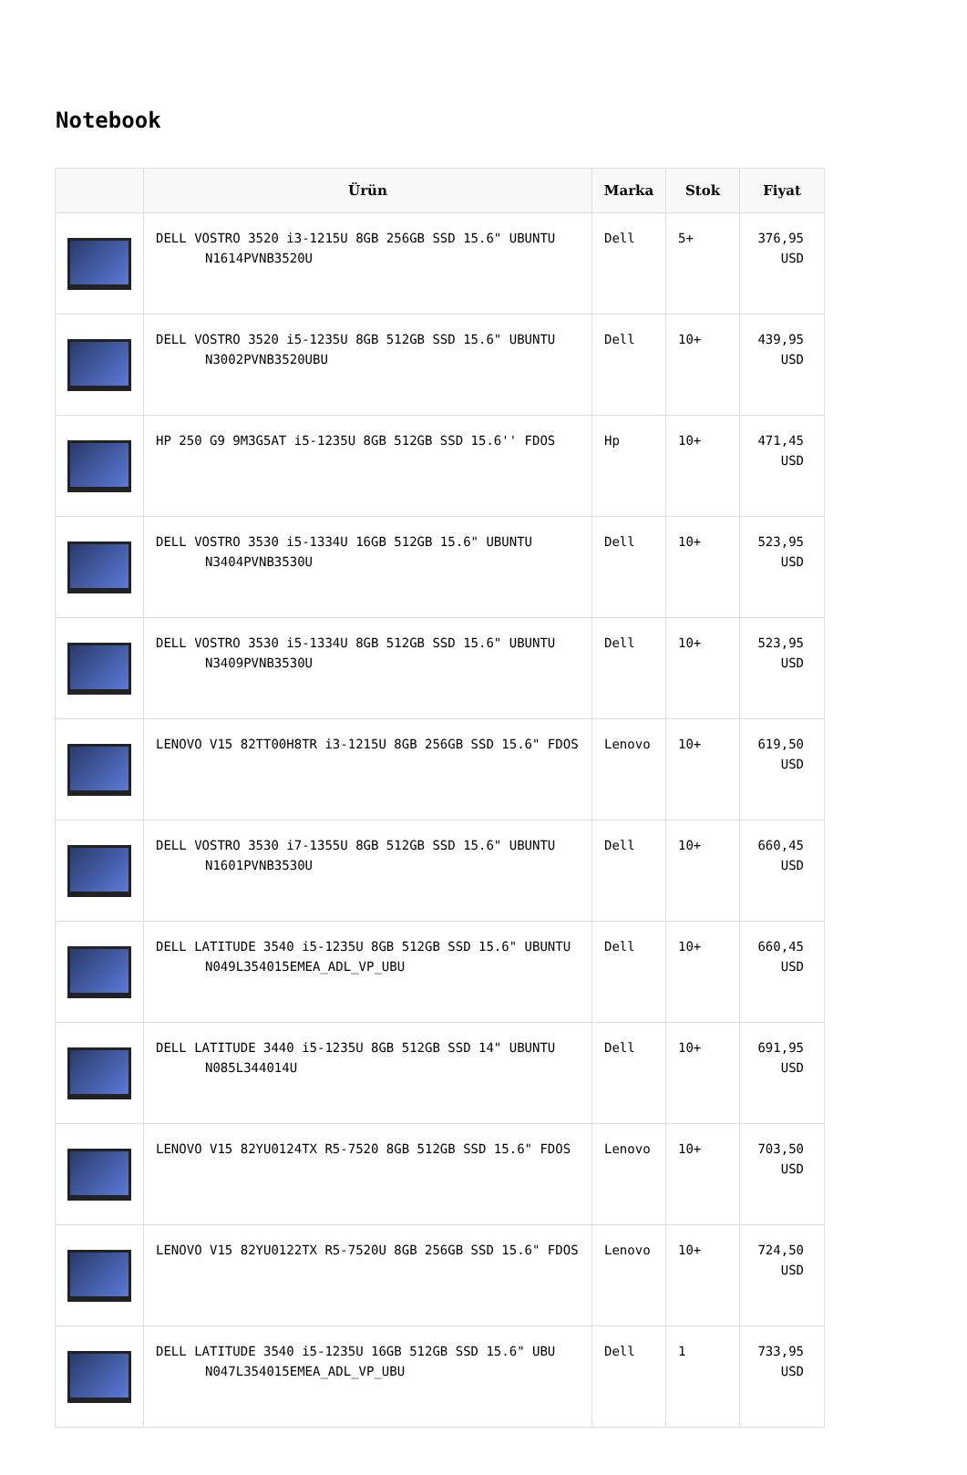Notebook
| | Ürün | Marka | Stok | Fiyat |
| --- | --- | --- | --- | --- |
| | DELL VOSTRO 3520 i3-1215U 8GB 256GB SSD 15.6" UBUNTU N1614PVNB3520U | Dell | 5+ | 376,95 USD |
| | DELL VOSTRO 3520 i5-1235U 8GB 512GB SSD 15.6" UBUNTU N3002PVNB3520UBU | Dell | 10+ | 439,95 USD |
| | HP 250 G9 9M3G5AT i5-1235U 8GB 512GB SSD 15.6'' FDOS | Hp | 10+ | 471,45 USD |
| | DELL VOSTRO 3530 i5-1334U 16GB 512GB 15.6" UBUNTU N3404PVNB3530U | Dell | 10+ | 523,95 USD |
| | DELL VOSTRO 3530 i5-1334U 8GB 512GB SSD 15.6" UBUNTU N3409PVNB3530U | Dell | 10+ | 523,95 USD |
| | LENOVO V15 82TT00H8TR i3-1215U 8GB 256GB SSD 15.6" FDOS | Lenovo | 10+ | 619,50 USD |
| | DELL VOSTRO 3530 i7-1355U 8GB 512GB SSD 15.6" UBUNTU N1601PVNB3530U | Dell | 10+ | 660,45 USD |
| | DELL LATITUDE 3540 i5-1235U 8GB 512GB SSD 15.6" UBUNTU N049L354015EMEA_ADL_VP_UBU | Dell | 10+ | 660,45 USD |
| | DELL LATITUDE 3440 i5-1235U 8GB 512GB SSD 14" UBUNTU N085L344014U | Dell | 10+ | 691,95 USD |
| | LENOVO V15 82YU0124TX R5-7520 8GB 512GB SSD 15.6" FDOS | Lenovo | 10+ | 703,50 USD |
| | LENOVO V15 82YU0122TX R5-7520U 8GB 256GB SSD 15.6" FDOS | Lenovo | 10+ | 724,50 USD |
| | DELL LATITUDE 3540 i5-1235U 16GB 512GB SSD 15.6" UBU N047L354015EMEA_ADL_VP_UBU | Dell | 1 | 733,95 USD |